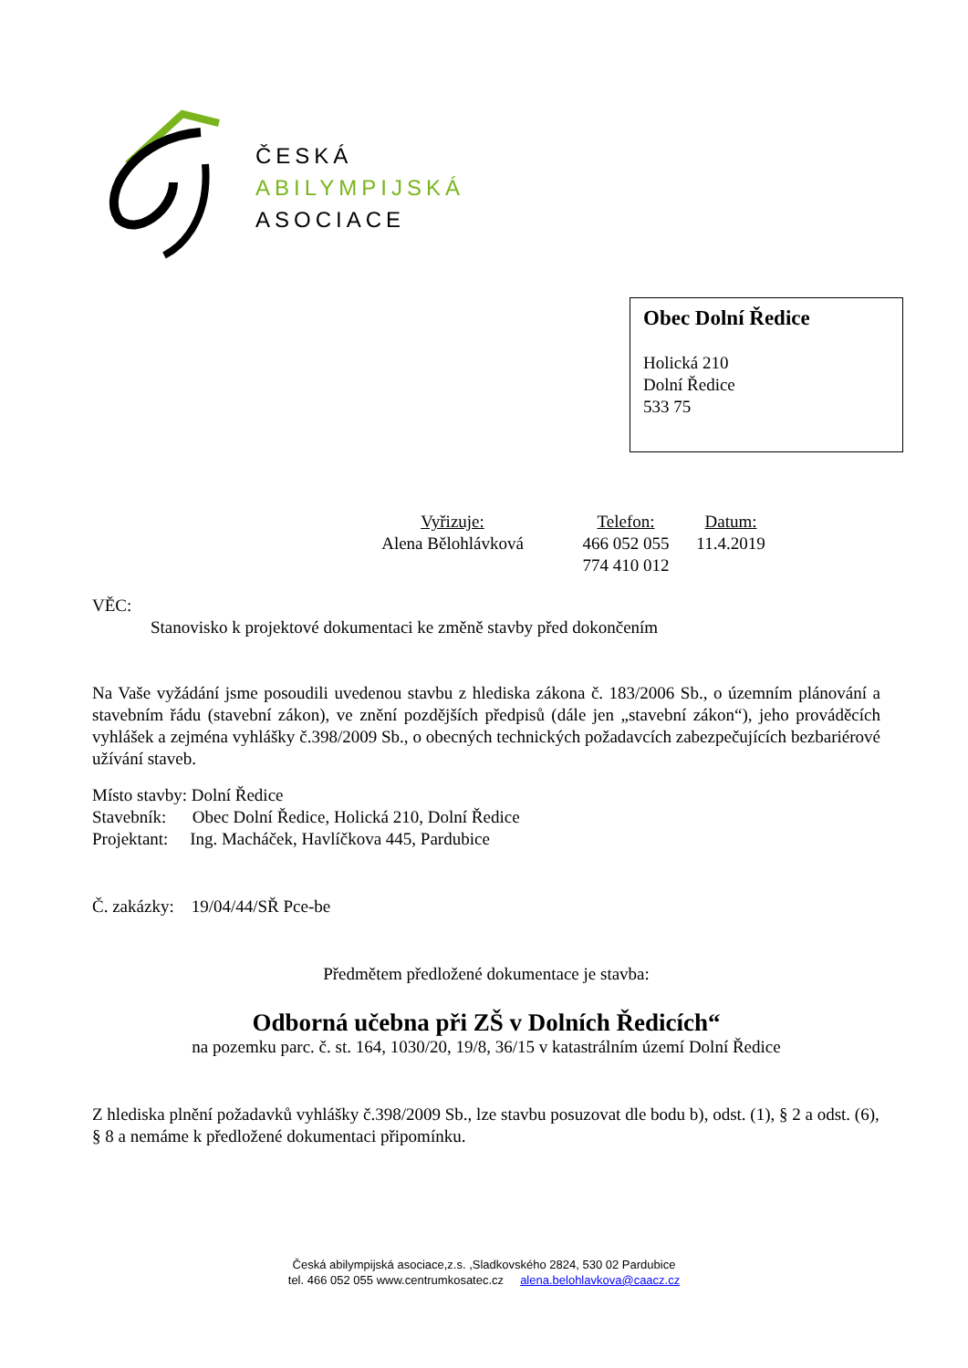ČESKÁ
ABILYMPIJSKÁ
ASOCIACE
Obec Dolní Ředice
Holická 210
Dolní Ředice
533 75
Vyřizuje:
Alena Bělohlávková
Telefon:
466 052 055
774 410 012
Datum:
11.4.2019
VĚC:
Stanovisko k projektové dokumentaci ke změně stavby před dokončením
Na Vaše vyžádání jsme posoudili uvedenou stavbu z hlediska zákona č. 183/2006 Sb., o územním plánování a stavebním řádu (stavební zákon), ve znění pozdějších předpisů (dále jen „stavební zákon“), jeho prováděcích vyhlášek a zejména vyhlášky č.398/2009 Sb., o obecných technických požadavcích zabezpečujících bezbariérové užívání staveb.
Místo stavby: Dolní Ředice
Stavebník: Obec Dolní Ředice, Holická 210, Dolní Ředice
Projektant: Ing. Macháček, Havlíčkova 445, Pardubice
Č. zakázky: 19/04/44/SŘ Pce-be
Předmětem předložené dokumentace je stavba:
Odborná učebna při ZŠ v Dolních Ředicích“
na pozemku parc. č. st. 164, 1030/20, 19/8, 36/15 v katastrálním území Dolní Ředice
Z hlediska plnění požadavků vyhlášky č.398/2009 Sb., lze stavbu posuzovat dle bodu b), odst. (1), § 2 a odst. (6), § 8 a nemáme k předložené dokumentaci připomínku.
Česká abilympijská asociace,z.s. ,Sladkovského 2824, 530 02 Pardubice
tel. 466 052 055 www.centrumkosatec.cz alena.belohlavkova@caacz.cz